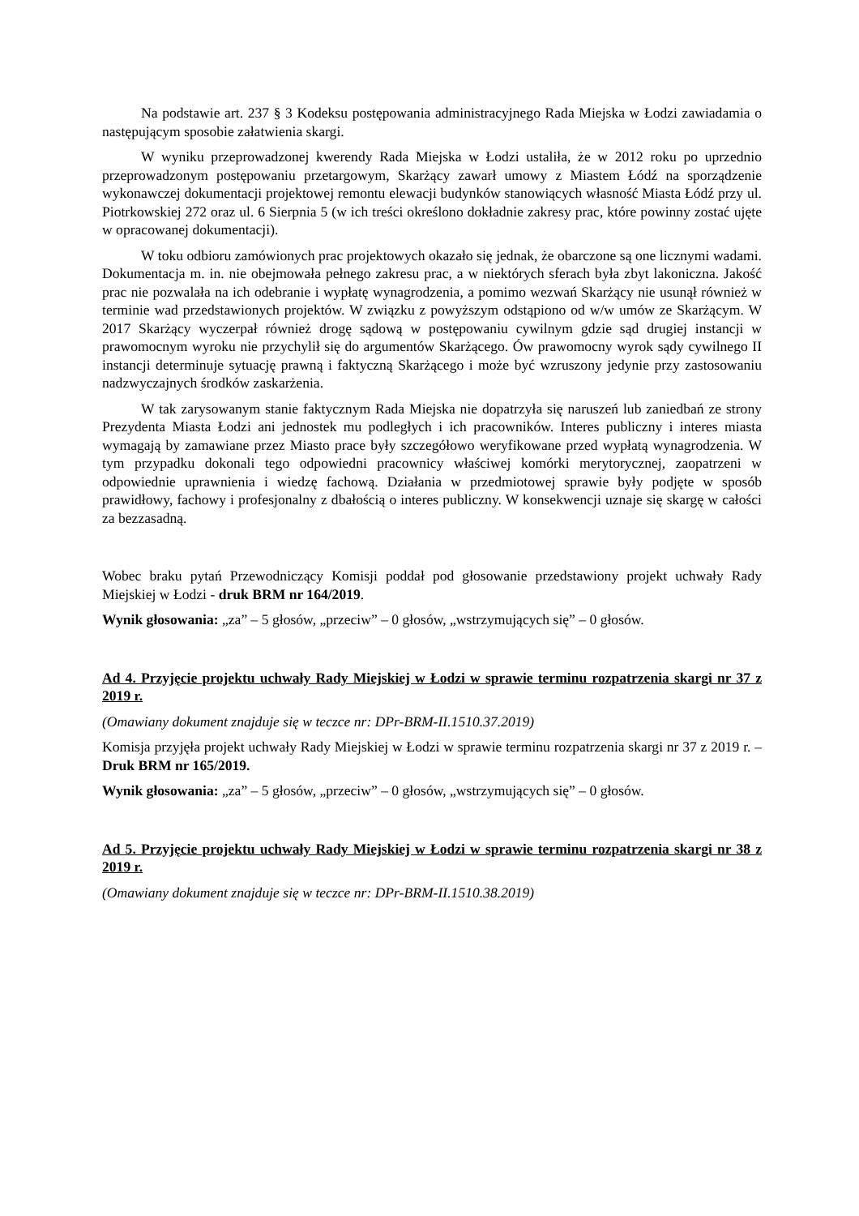Na podstawie art. 237 § 3 Kodeksu postępowania administracyjnego Rada Miejska w Łodzi zawiadamia o następującym sposobie załatwienia skargi.
W wyniku przeprowadzonej kwerendy Rada Miejska w Łodzi ustaliła, że w 2012 roku po uprzednio przeprowadzonym postępowaniu przetargowym, Skarżący zawarł umowy z Miastem Łódź na sporządzenie wykonawczej dokumentacji projektowej remontu elewacji budynków stanowiących własność Miasta Łódź przy ul. Piotrkowskiej 272 oraz ul. 6 Sierpnia 5 (w ich treści określono dokładnie zakresy prac, które powinny zostać ujęte w opracowanej dokumentacji).
W toku odbioru zamówionych prac projektowych okazało się jednak, że obarczone są one licznymi wadami. Dokumentacja m. in. nie obejmowała pełnego zakresu prac, a w niektórych sferach była zbyt lakoniczna. Jakość prac nie pozwalała na ich odebranie i wypłatę wynagrodzenia, a pomimo wezwań Skarżący nie usunął również w terminie wad przedstawionych projektów. W związku z powyższym odstąpiono od w/w umów ze Skarżącym. W 2017 Skarżący wyczerpał również drogę sądową w postępowaniu cywilnym gdzie sąd drugiej instancji w prawomocnym wyroku nie przychylił się do argumentów Skarżącego. Ów prawomocny wyrok sądy cywilnego II instancji determinuje sytuację prawną i faktyczną Skarżącego i może być wzruszony jedynie przy zastosowaniu nadzwyczajnych środków zaskarżenia.
W tak zarysowanym stanie faktycznym Rada Miejska nie dopatrzyła się naruszeń lub zaniedbań ze strony Prezydenta Miasta Łodzi ani jednostek mu podległych i ich pracowników. Interes publiczny i interes miasta wymagają by zamawiane przez Miasto prace były szczegółowo weryfikowane przed wypłatą wynagrodzenia. W tym przypadku dokonali tego odpowiedni pracownicy właściwej komórki merytorycznej, zaopatrzeni w odpowiednie uprawnienia i wiedzę fachową. Działania w przedmiotowej sprawie były podjęte w sposób prawidłowy, fachowy i profesjonalny z dbałością o interes publiczny. W konsekwencji uznaje się skargę w całości za bezzasadną.
Wobec braku pytań Przewodniczący Komisji poddał pod głosowanie przedstawiony projekt uchwały Rady Miejskiej w Łodzi - druk BRM nr 164/2019.
Wynik głosowania: „za” – 5 głosów, „przeciw” – 0 głosów, „wstrzymujących się” – 0 głosów.
Ad 4. Przyjęcie projektu uchwały Rady Miejskiej w Łodzi w sprawie terminu rozpatrzenia skargi nr 37 z 2019 r.
(Omawiany dokument znajduje się w teczce nr: DPr-BRM-II.1510.37.2019)
Komisja przyjęła projekt uchwały Rady Miejskiej w Łodzi w sprawie terminu rozpatrzenia skargi nr 37 z 2019 r. – Druk BRM nr 165/2019.
Wynik głosowania: „za” – 5 głosów, „przeciw” – 0 głosów, „wstrzymujących się” – 0 głosów.
Ad 5. Przyjęcie projektu uchwały Rady Miejskiej w Łodzi w sprawie terminu rozpatrzenia skargi nr 38 z 2019 r.
(Omawiany dokument znajduje się w teczce nr: DPr-BRM-II.1510.38.2019)